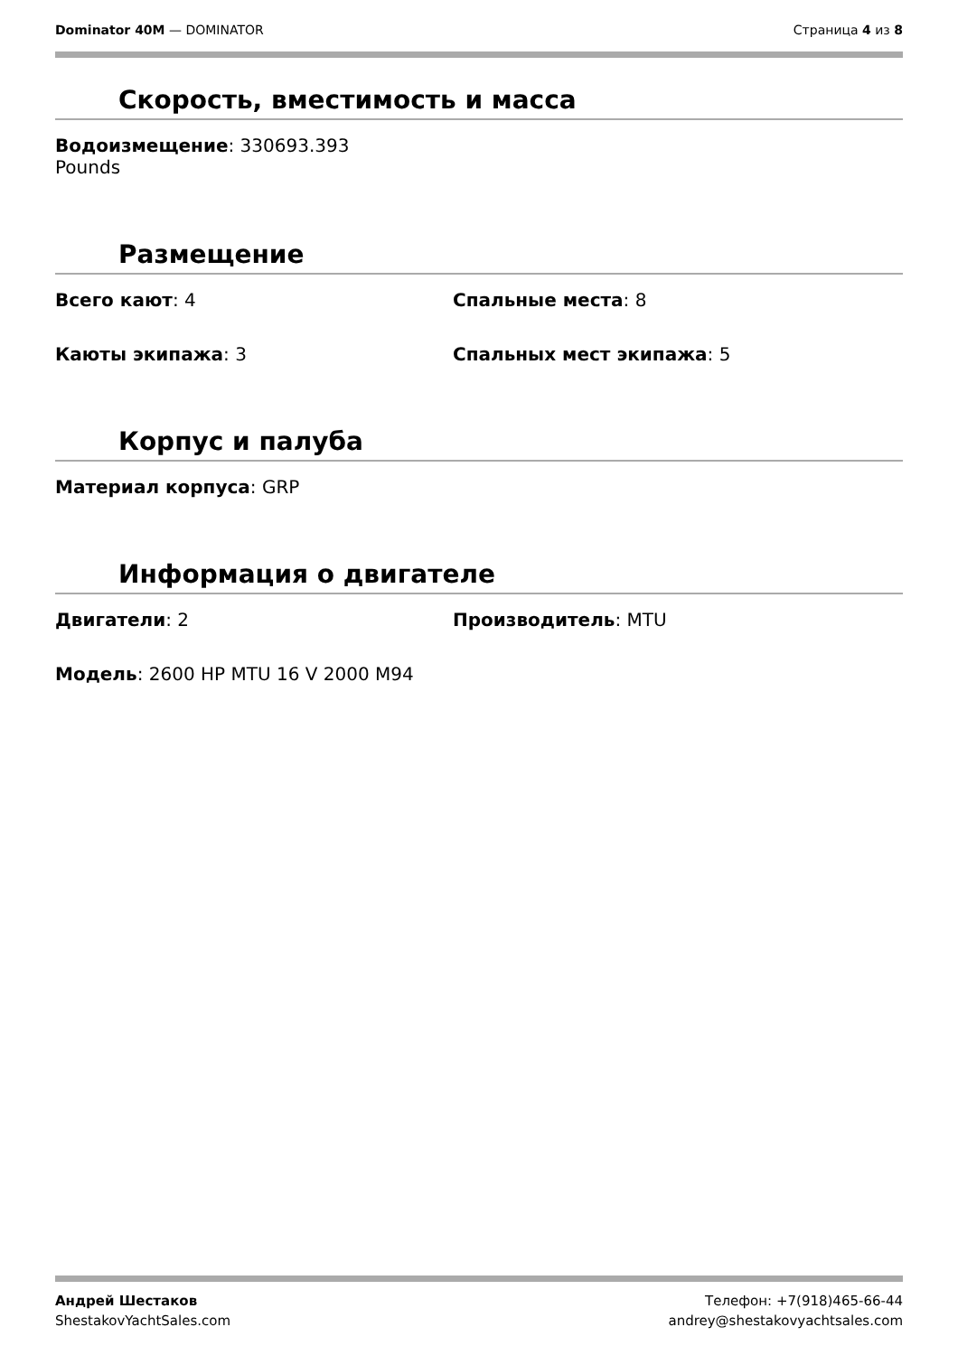Dominator 40M — DOMINATOR Страница 4 из 8
Скорость, вместимость и масса
Водоизмещение: 330693.393
Pounds
Размещение
Всего кают: 4 Спальные места: 8
Каюты экипажа: 3 Спальных мест экипажа: 5
Корпус и палуба
Материал корпуса: GRP
Информация о двигателе
Двигатели: 2 Производитель: MTU
Модель: 2600 HP MTU 16 V 2000 M94
Андрей Шестаков
ShestakovYachtSales.com
Телефон: +7(918)465-66-44
andrey@shestakovyachtsales.com